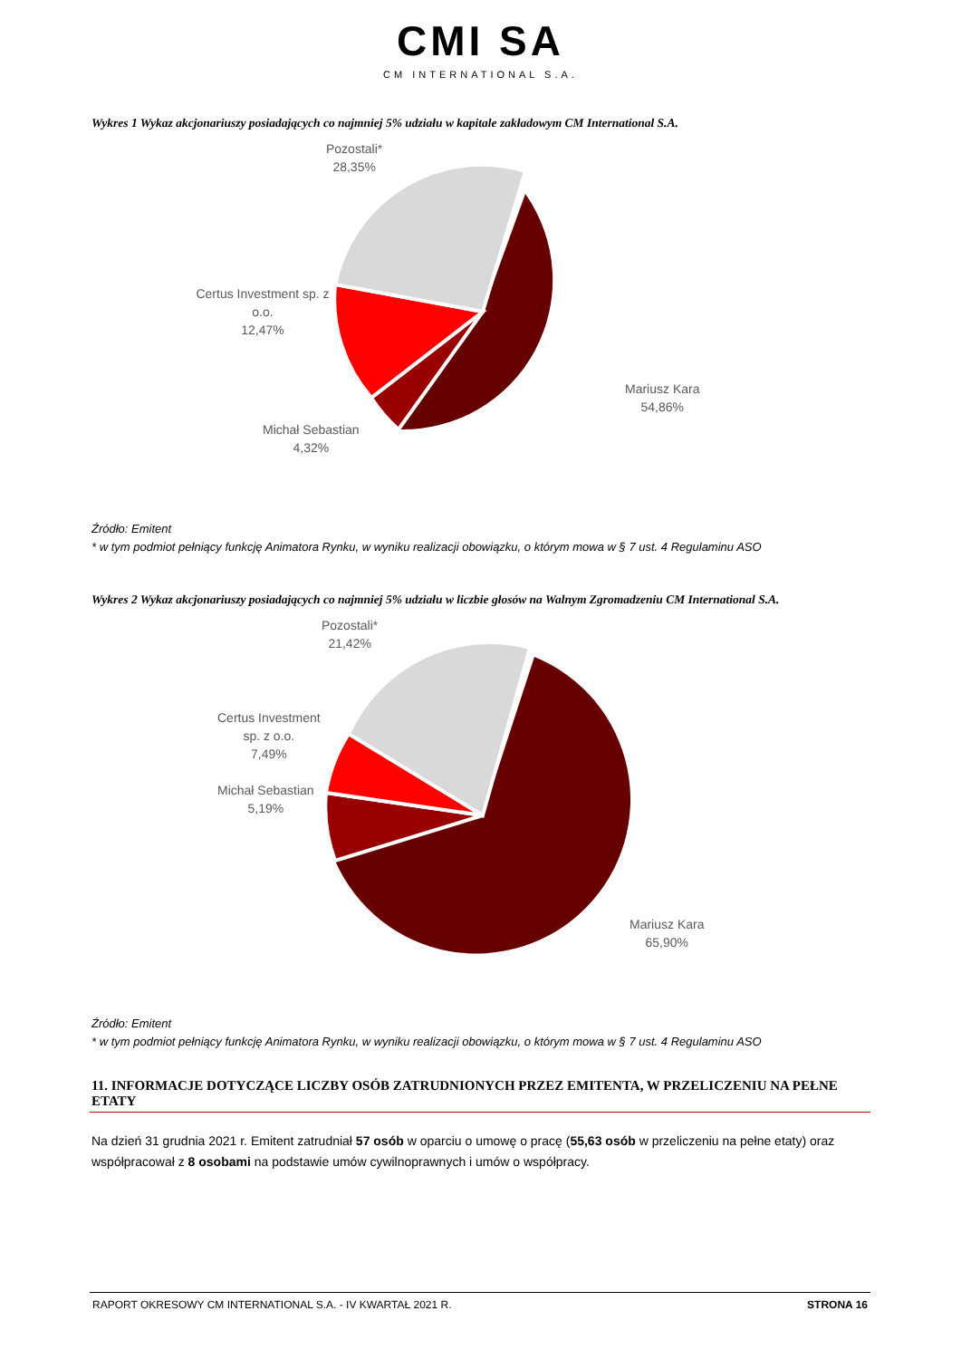CMI SA
CM INTERNATIONAL S.A.
Wykres 1 Wykaz akcjonariuszy posiadających co najmniej 5% udziału w kapitale zakładowym CM International S.A.
Pozostali*
28,35%
Certus Investment sp. z o.o.
12,47%
Michał Sebastian
4,32%
Mariusz Kara
54,86%
Źródło: Emitent
* w tym podmiot pełniący funkcję Animatora Rynku, w wyniku realizacji obowiązku, o którym mowa w § 7 ust. 4 Regulaminu ASO
Wykres 2 Wykaz akcjonariuszy posiadających co najmniej 5% udziału w liczbie głosów na Walnym Zgromadzeniu CM International S.A.
Pozostali*
21,42%
Certus Investment
sp. z o.o.
7,49%
Michał Sebastian
5,19%
Mariusz Kara
65,90%
Źródło: Emitent
* w tym podmiot pełniący funkcję Animatora Rynku, w wyniku realizacji obowiązku, o którym mowa w § 7 ust. 4 Regulaminu ASO
11. INFORMACJE DOTYCZĄCE LICZBY OSÓB ZATRUDNIONYCH PRZEZ EMITENTA, W PRZELICZENIU NA PEŁNE ETATY
Na dzień 31 grudnia 2021 r. Emitent zatrudniał 57 osób w oparciu o umowę o pracę (55,63 osób w przeliczeniu na pełne etaty) oraz współpracował z 8 osobami na podstawie umów cywilnoprawnych i umów o współpracy.
RAPORT OKRESOWY CM INTERNATIONAL S.A. - IV KWARTAŁ 2021 R. STRONA 16